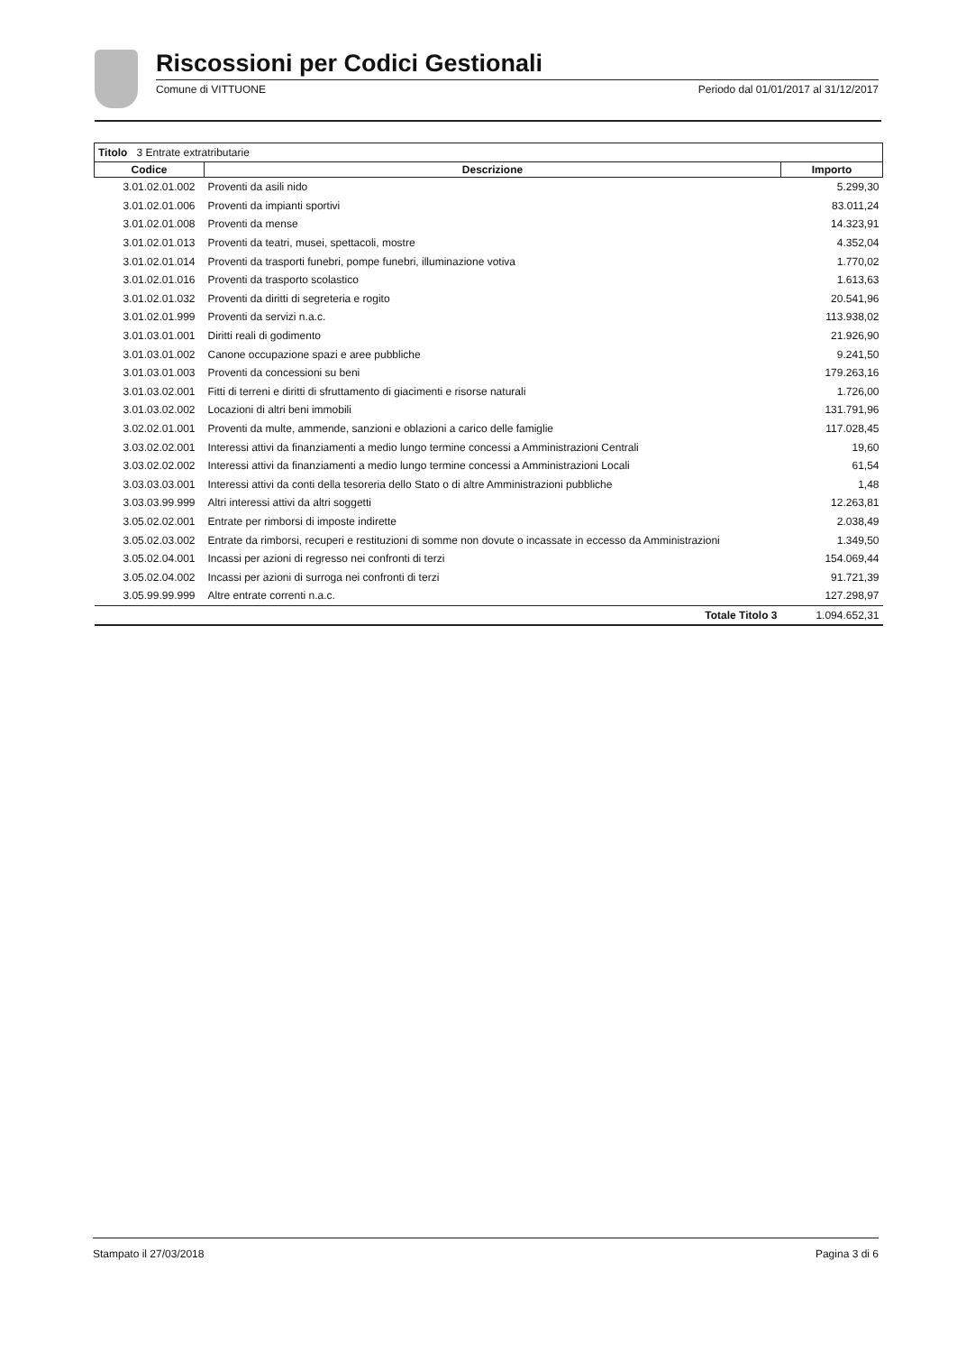Riscossioni per Codici Gestionali
Comune di VITTUONE Periodo dal 01/01/2017 al 31/12/2017
| Titolo 3 Entrate extratributarie | | |
| Codice | Descrizione | Importo |
| 3.01.02.01.002 | Proventi da asili nido | 5.299,30 |
| 3.01.02.01.006 | Proventi da impianti sportivi | 83.011,24 |
| 3.01.02.01.008 | Proventi da mense | 14.323,91 |
| 3.01.02.01.013 | Proventi da teatri, musei, spettacoli, mostre | 4.352,04 |
| 3.01.02.01.014 | Proventi da trasporti funebri, pompe funebri, illuminazione votiva | 1.770,02 |
| 3.01.02.01.016 | Proventi da trasporto scolastico | 1.613,63 |
| 3.01.02.01.032 | Proventi da diritti di segreteria e rogito | 20.541,96 |
| 3.01.02.01.999 | Proventi da servizi n.a.c. | 113.938,02 |
| 3.01.03.01.001 | Diritti reali di godimento | 21.926,90 |
| 3.01.03.01.002 | Canone occupazione spazi e aree pubbliche | 9.241,50 |
| 3.01.03.01.003 | Proventi da concessioni su beni | 179.263,16 |
| 3.01.03.02.001 | Fitti di terreni e diritti di sfruttamento di giacimenti e risorse naturali | 1.726,00 |
| 3.01.03.02.002 | Locazioni di altri beni immobili | 131.791,96 |
| 3.02.02.01.001 | Proventi da multe, ammende, sanzioni e oblazioni a carico delle famiglie | 117.028,45 |
| 3.03.02.02.001 | Interessi attivi da finanziamenti a medio lungo termine concessi a Amministrazioni Centrali | 19,60 |
| 3.03.02.02.002 | Interessi attivi da finanziamenti a medio lungo termine concessi a Amministrazioni Locali | 61,54 |
| 3.03.03.03.001 | Interessi attivi da conti della tesoreria dello Stato o di altre Amministrazioni pubbliche | 1,48 |
| 3.03.03.99.999 | Altri interessi attivi da altri soggetti | 12.263,81 |
| 3.05.02.02.001 | Entrate per rimborsi di imposte indirette | 2.038,49 |
| 3.05.02.03.002 | Entrate da rimborsi, recuperi e restituzioni di somme non dovute o incassate in eccesso da Amministrazioni | 1.349,50 |
| 3.05.02.04.001 | Incassi per azioni di regresso nei confronti di terzi | 154.069,44 |
| 3.05.02.04.002 | Incassi per azioni di surroga nei confronti di terzi | 91.721,39 |
| 3.05.99.99.999 | Altre entrate correnti n.a.c. | 127.298,97 |
| | Totale Titolo 3 | 1.094.652,31 |
Stampato il 27/03/2018 Pagina 3 di 6